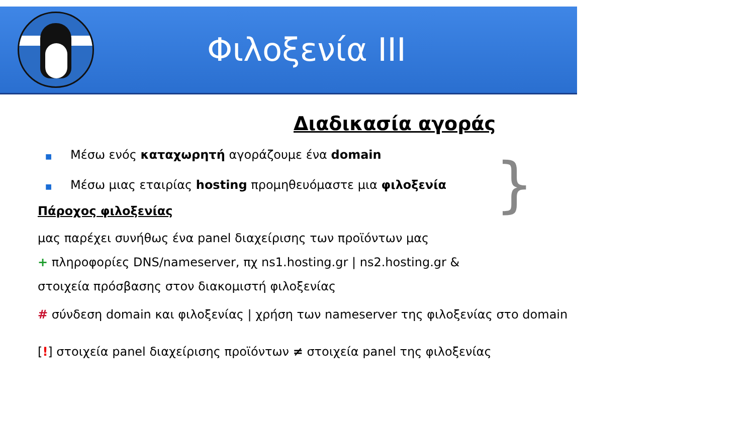Φιλοξενία III
Διαδικασία αγοράς
}
■ Μέσω ενός καταχωρητή αγοράζουμε ένα domain
■ Μέσω μιας εταιρίας hosting προμηθευόμαστε μια φιλοξενία
Πάροχος φιλοξενίας
μας παρέχει συνήθως ένα panel διαχείρισης των προϊόντων μας
+ πληροφορίες DNS/nameserver, πχ ns1.hosting.gr | ns2.hosting.gr &
στοιχεία πρόσβασης στον διακομιστή φιλοξενίας
# σύνδεση domain και φιλοξενίας | χρήση των nameserver της φιλοξενίας στο domain
[!] στοιχεία panel διαχείρισης προϊόντων ≠ στοιχεία panel της φιλοξενίας